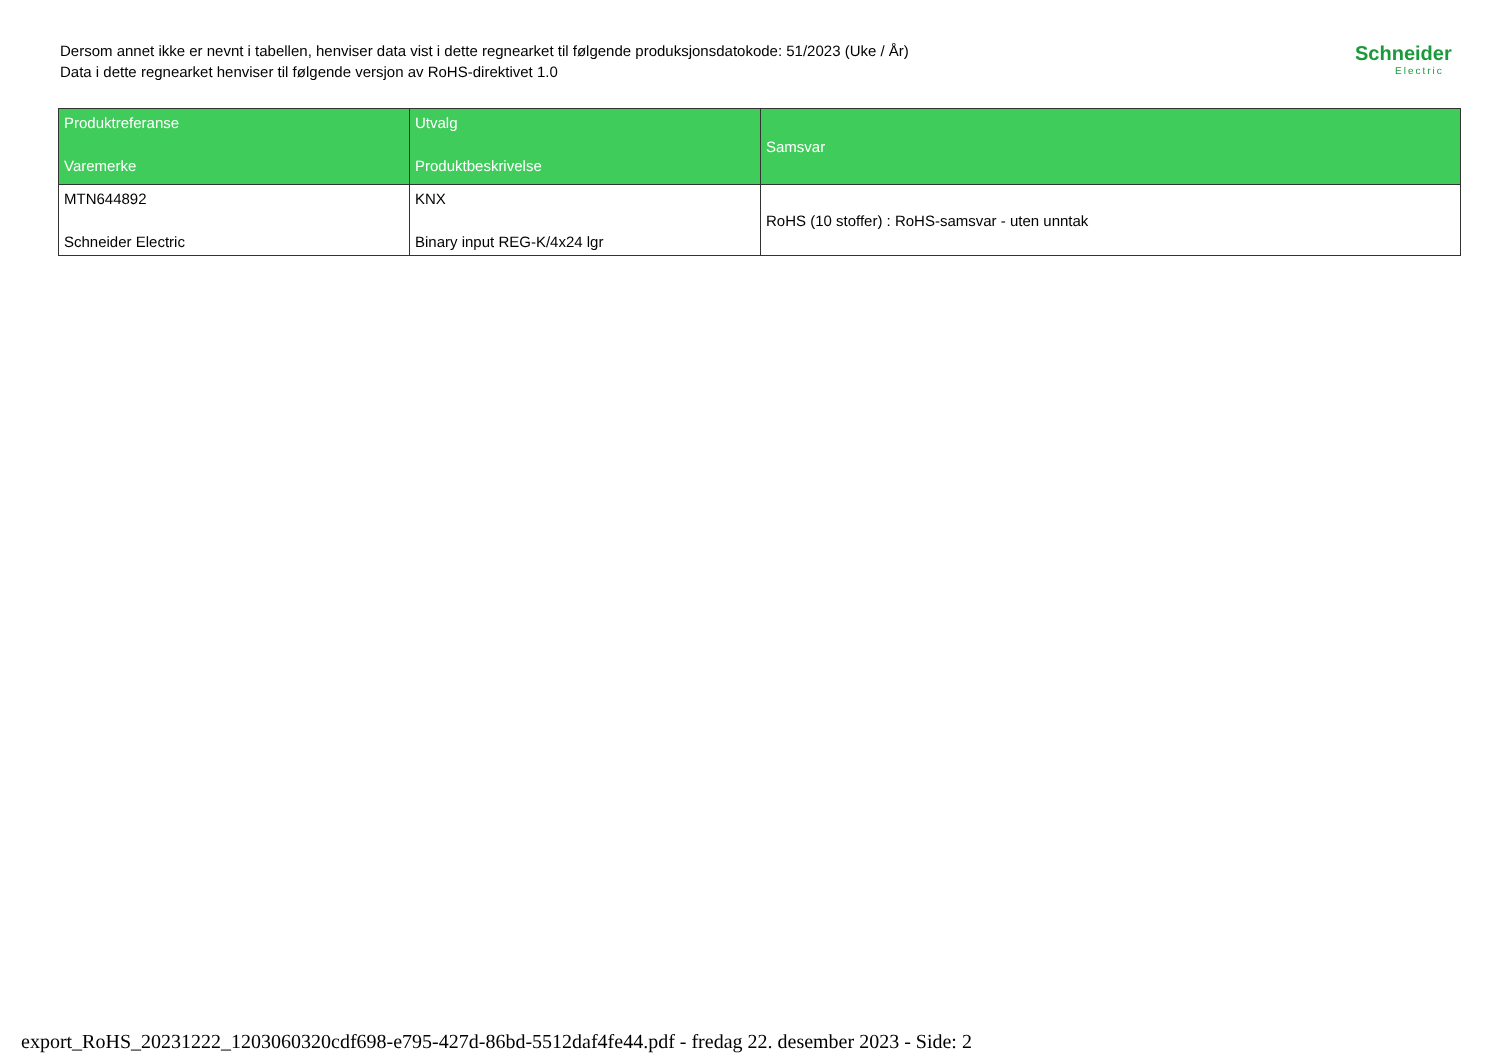Dersom annet ikke er nevnt i tabellen, henviser data vist i dette regnearket til følgende produksjonsdatokode: 51/2023 (Uke / År)
Data i dette regnearket henviser til følgende versjon av RoHS-direktivet 1.0
Schneider
Electric
| Produktreferanse Varemerke | Utvalg Produktbeskrivelse | Samsvar |
| --- | --- | --- |
| MTN644892 Schneider Electric | KNX Binary input REG-K/4x24 lgr | RoHS (10 stoffer) : RoHS-samsvar - uten unntak |
export_RoHS_20231222_1203060320cdf698-e795-427d-86bd-5512daf4fe44.pdf - fredag 22. desember 2023 - Side: 2